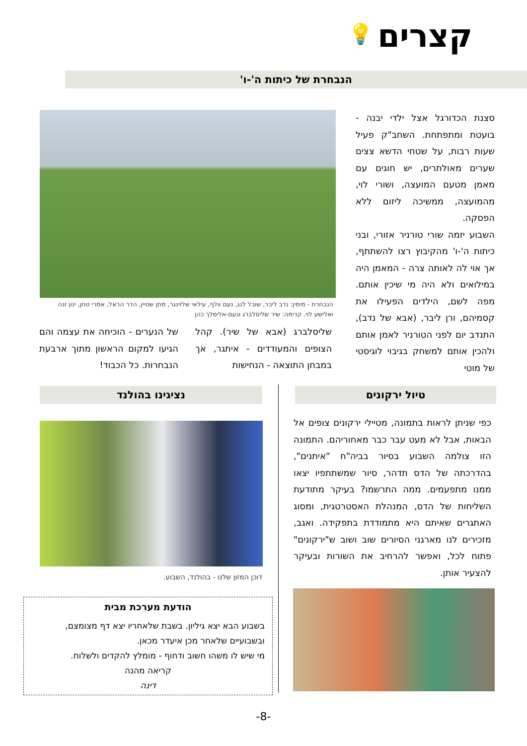קצרים 💡
הנבחרת של כיתות ה'-ו'
סצנת הכדורגל אצל ילדי יבנה - בועטת ומתפתחת. השחב"ק פעיל שעות רבות, על שטחי הדשא צצים שערים מאולתרים, יש חוגים עם מאמן מטעם המועצה, ושורי לוי, מהמועצה, ממשיכה ליזום ללא הפסקה.
השבוע יזמה שורי טורניר אזורי, ובני כיתות ה'-ו' מהקיבוץ רצו להשתתף, אך אוי לה לאותה צרה - המאמן היה במילואים ולא היה מי שיכין אותם. מפה לשם, הילדים הפעילו את קסמיהם, ורן ליבר, (אבא של נדב), התנדב יום לפני הטורניר לאמן אותם ולהכין אותם למשחק בגיבוי לוגיסטי של מוטי
הנבחרת - מימין: נדב ליבר, שובל לנג, נעם וולף, עילאי שלזינגר, מתן שטיין, הדר הראל, אמרי טחן, ינון זנה ואלישע לוי. קדימה: שיר שליסלברג ונעם-אלימלך כהן
שליסלברג (אבא של שיר). קהל הצופים והמעודדים - איתגר, אך במבחן התוצאה - הנחישות
של הנערים - הוכיחה את עצמה והם הגיעו למקום הראשון מתוך ארבעת הנבחרות. כל הכבוד!
טיול ירקונים נציגינו בהולנד
כפי שניתן לראות בתמונה, מטיילי ירקונים צופים אל הבאות, אבל לא מעט עבר כבר מאחוריהם. התמונה הזו צולמה השבוע בסיור בביה"ח "איתנים", בהדרכתה של הדס תדהר, סיור שמשתתפיו יצאו ממנו מתפעמים. ממה התרשמו? בעיקר מתודעת השליחות של הדס, המנהלת האסטרטגית, ומסוג האתגרים שאיתם היא מתמודדת בתפקידה. ואגב, מזכירים לנו מארגני הסיורים שוב ושוב ש"ירקונים" פתוח לכל, ואפשר להרחיב את השורות ובעיקר להצעיר אותן.
דוכן המזון שלנו - בהולנד, השבוע.
הודעת מערכת מבית
בשבוע הבא יצא גיליון. בשבת שלאחריו יצא דף מצומצם, ובשבועיים שלאחר מכן איעדר מכאן.
מי שיש לו משהו חשוב ודחוף - מומלץ להקדים ולשלוח.
קריאה מהנה
דינה
-8-